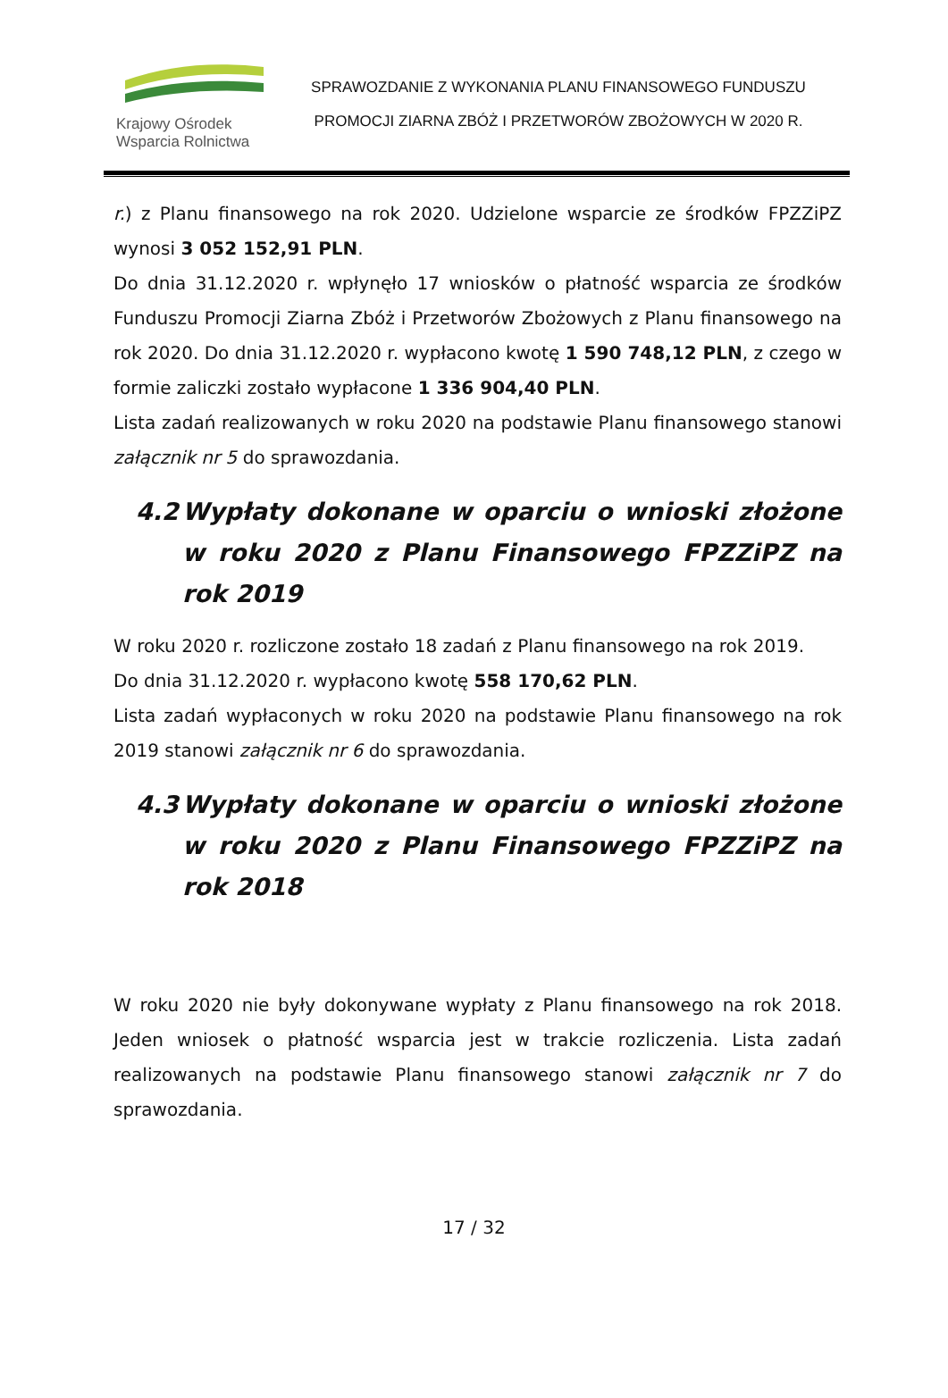Krajowy Ośrodek
Wsparcia Rolnictwa
SPRAWOZDANIE Z WYKONANIA PLANU FINANSOWEGO FUNDUSZU
PROMOCJI ZIARNA ZBÓŻ I PRZETWORÓW ZBOŻOWYCH W 2020 R.
r.) z Planu finansowego na rok 2020. Udzielone wsparcie ze środków FPZZiPZ wynosi 3 052 152,91 PLN.
Do dnia 31.12.2020 r. wpłynęło 17 wniosków o płatność wsparcia ze środków Funduszu Promocji Ziarna Zbóż i Przetworów Zbożowych z Planu finansowego na rok 2020. Do dnia 31.12.2020 r. wypłacono kwotę 1 590 748,12 PLN, z czego w formie zaliczki zostało wypłacone 1 336 904,40 PLN.
Lista zadań realizowanych w roku 2020 na podstawie Planu finansowego stanowi załącznik nr 5 do sprawozdania.
4.2 Wypłaty dokonane w oparciu o wnioski złożone w roku 2020 z Planu Finansowego FPZZiPZ na rok 2019
W roku 2020 r. rozliczone zostało 18 zadań z Planu finansowego na rok 2019.
Do dnia 31.12.2020 r. wypłacono kwotę 558 170,62 PLN.
Lista zadań wypłaconych w roku 2020 na podstawie Planu finansowego na rok 2019 stanowi załącznik nr 6 do sprawozdania.
4.3 Wypłaty dokonane w oparciu o wnioski złożone w roku 2020 z Planu Finansowego FPZZiPZ na rok 2018
W roku 2020 nie były dokonywane wypłaty z Planu finansowego na rok 2018. Jeden wniosek o płatność wsparcia jest w trakcie rozliczenia. Lista zadań realizowanych na podstawie Planu finansowego stanowi załącznik nr 7 do sprawozdania.
17 / 32